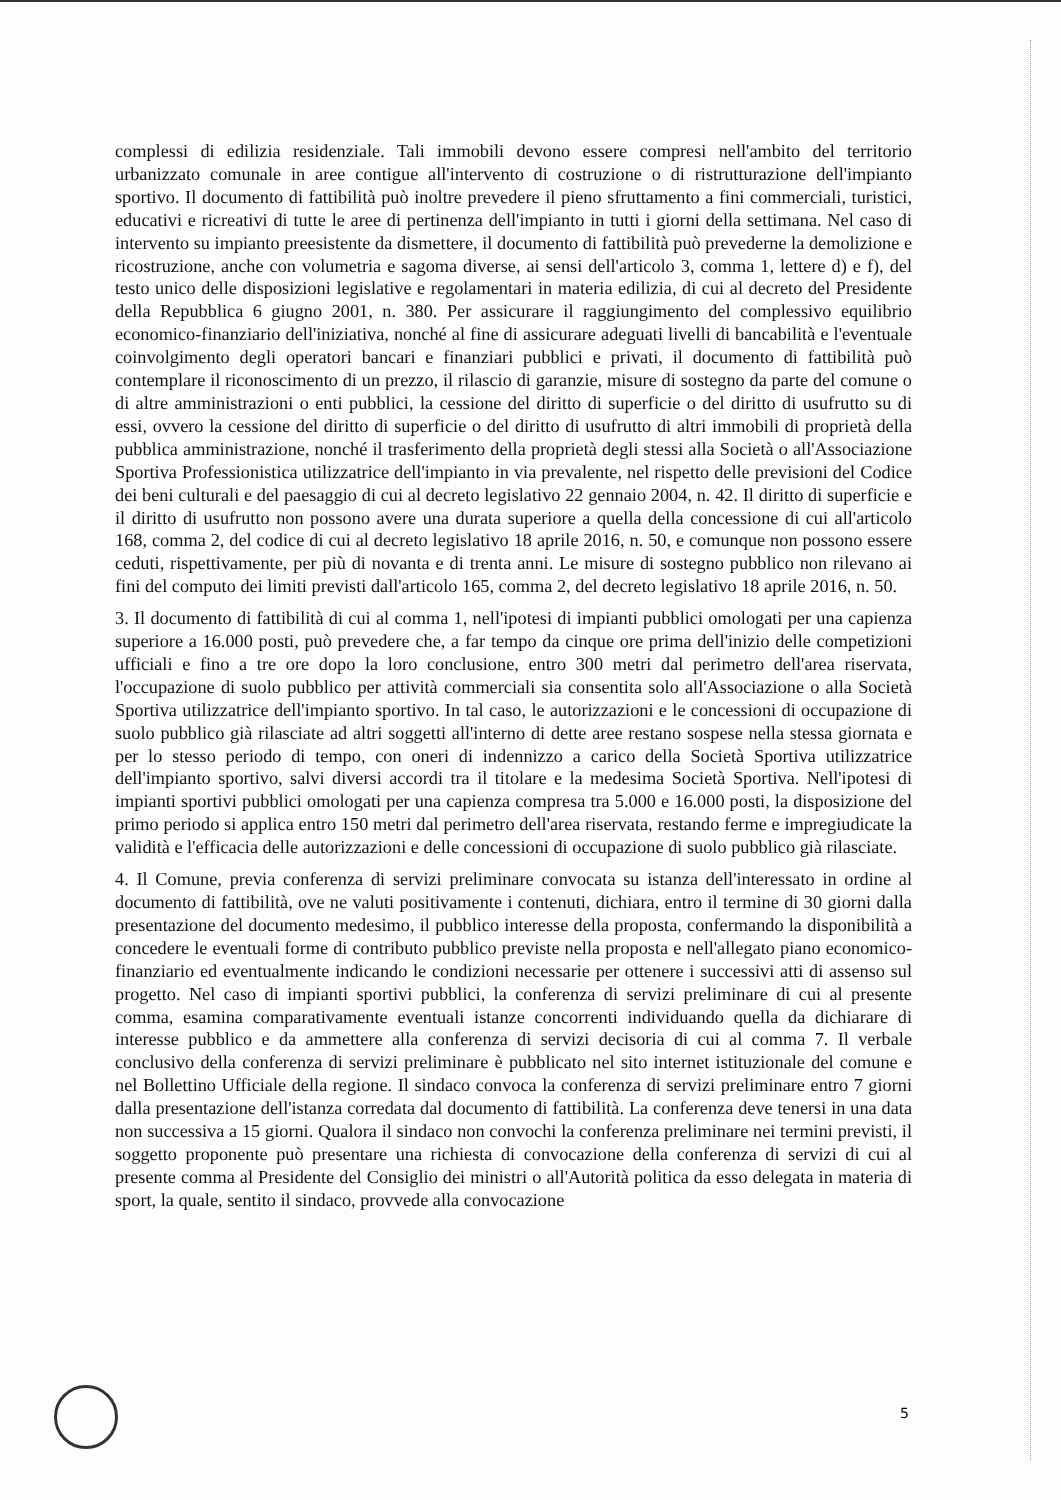complessi di edilizia residenziale. Tali immobili devono essere compresi nell'ambito del territorio urbanizzato comunale in aree contigue all'intervento di costruzione o di ristrutturazione dell'impianto sportivo. Il documento di fattibilità può inoltre prevedere il pieno sfruttamento a fini commerciali, turistici, educativi e ricreativi di tutte le aree di pertinenza dell'impianto in tutti i giorni della settimana. Nel caso di intervento su impianto preesistente da dismettere, il documento di fattibilità può prevederne la demolizione e ricostruzione, anche con volumetria e sagoma diverse, ai sensi dell'articolo 3, comma 1, lettere d) e f), del testo unico delle disposizioni legislative e regolamentari in materia edilizia, di cui al decreto del Presidente della Repubblica 6 giugno 2001, n. 380. Per assicurare il raggiungimento del complessivo equilibrio economico-finanziario dell'iniziativa, nonché al fine di assicurare adeguati livelli di bancabilità e l'eventuale coinvolgimento degli operatori bancari e finanziari pubblici e privati, il documento di fattibilità può contemplare il riconoscimento di un prezzo, il rilascio di garanzie, misure di sostegno da parte del comune o di altre amministrazioni o enti pubblici, la cessione del diritto di superficie o del diritto di usufrutto su di essi, ovvero la cessione del diritto di superficie o del diritto di usufrutto di altri immobili di proprietà della pubblica amministrazione, nonché il trasferimento della proprietà degli stessi alla Società o all'Associazione Sportiva Professionistica utilizzatrice dell'impianto in via prevalente, nel rispetto delle previsioni del Codice dei beni culturali e del paesaggio di cui al decreto legislativo 22 gennaio 2004, n. 42. Il diritto di superficie e il diritto di usufrutto non possono avere una durata superiore a quella della concessione di cui all'articolo 168, comma 2, del codice di cui al decreto legislativo 18 aprile 2016, n. 50, e comunque non possono essere ceduti, rispettivamente, per più di novanta e di trenta anni. Le misure di sostegno pubblico non rilevano ai fini del computo dei limiti previsti dall'articolo 165, comma 2, del decreto legislativo 18 aprile 2016, n. 50.
3. Il documento di fattibilità di cui al comma 1, nell'ipotesi di impianti pubblici omologati per una capienza superiore a 16.000 posti, può prevedere che, a far tempo da cinque ore prima dell'inizio delle competizioni ufficiali e fino a tre ore dopo la loro conclusione, entro 300 metri dal perimetro dell'area riservata, l'occupazione di suolo pubblico per attività commerciali sia consentita solo all'Associazione o alla Società Sportiva utilizzatrice dell'impianto sportivo. In tal caso, le autorizzazioni e le concessioni di occupazione di suolo pubblico già rilasciate ad altri soggetti all'interno di dette aree restano sospese nella stessa giornata e per lo stesso periodo di tempo, con oneri di indennizzo a carico della Società Sportiva utilizzatrice dell'impianto sportivo, salvi diversi accordi tra il titolare e la medesima Società Sportiva. Nell'ipotesi di impianti sportivi pubblici omologati per una capienza compresa tra 5.000 e 16.000 posti, la disposizione del primo periodo si applica entro 150 metri dal perimetro dell'area riservata, restando ferme e impregiudicate la validità e l'efficacia delle autorizzazioni e delle concessioni di occupazione di suolo pubblico già rilasciate.
4. Il Comune, previa conferenza di servizi preliminare convocata su istanza dell'interessato in ordine al documento di fattibilità, ove ne valuti positivamente i contenuti, dichiara, entro il termine di 30 giorni dalla presentazione del documento medesimo, il pubblico interesse della proposta, confermando la disponibilità a concedere le eventuali forme di contributo pubblico previste nella proposta e nell'allegato piano economico-finanziario ed eventualmente indicando le condizioni necessarie per ottenere i successivi atti di assenso sul progetto. Nel caso di impianti sportivi pubblici, la conferenza di servizi preliminare di cui al presente comma, esamina comparativamente eventuali istanze concorrenti individuando quella da dichiarare di interesse pubblico e da ammettere alla conferenza di servizi decisoria di cui al comma 7. Il verbale conclusivo della conferenza di servizi preliminare è pubblicato nel sito internet istituzionale del comune e nel Bollettino Ufficiale della regione. Il sindaco convoca la conferenza di servizi preliminare entro 7 giorni dalla presentazione dell'istanza corredata dal documento di fattibilità. La conferenza deve tenersi in una data non successiva a 15 giorni. Qualora il sindaco non convochi la conferenza preliminare nei termini previsti, il soggetto proponente può presentare una richiesta di convocazione della conferenza di servizi di cui al presente comma al Presidente del Consiglio dei ministri o all'Autorità politica da esso delegata in materia di sport, la quale, sentito il sindaco, provvede alla convocazione
5